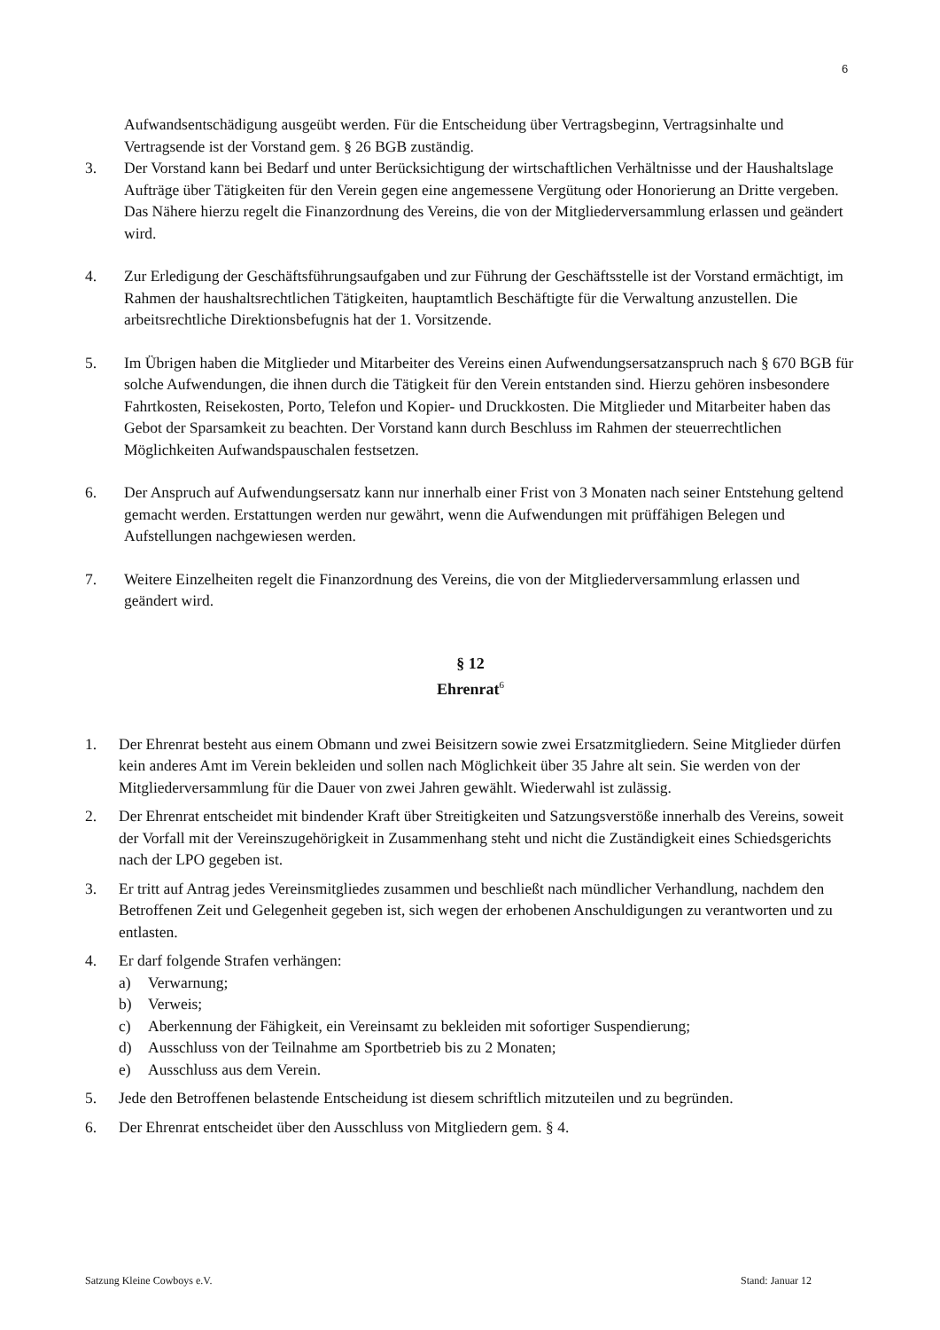6
Aufwandsentschädigung ausgeübt werden. Für die Entscheidung über Vertragsbeginn, Vertragsinhalte und Vertragsende ist der Vorstand gem. § 26 BGB zuständig.
3. Der Vorstand kann bei Bedarf und unter Berücksichtigung der wirtschaftlichen Verhältnisse und der Haushaltslage Aufträge über Tätigkeiten für den Verein gegen eine angemessene Vergütung oder Honorierung an Dritte vergeben. Das Nähere hierzu regelt die Finanzordnung des Vereins, die von der Mitgliederversammlung erlassen und geändert wird.
4. Zur Erledigung der Geschäftsführungsaufgaben und zur Führung der Geschäftsstelle ist der Vorstand ermächtigt, im Rahmen der haushaltsrechtlichen Tätigkeiten, hauptamtlich Beschäftigte für die Verwaltung anzustellen. Die arbeitsrechtliche Direktionsbefugnis hat der 1. Vorsitzende.
5. Im Übrigen haben die Mitglieder und Mitarbeiter des Vereins einen Aufwendungsersatzanspruch nach § 670 BGB für solche Aufwendungen, die ihnen durch die Tätigkeit für den Verein entstanden sind. Hierzu gehören insbesondere Fahrtkosten, Reisekosten, Porto, Telefon und Kopier- und Druckkosten. Die Mitglieder und Mitarbeiter haben das Gebot der Sparsamkeit zu beachten. Der Vorstand kann durch Beschluss im Rahmen der steuerrechtlichen Möglichkeiten Aufwandspauschalen festsetzen.
6. Der Anspruch auf Aufwendungsersatz kann nur innerhalb einer Frist von 3 Monaten nach seiner Entstehung geltend gemacht werden. Erstattungen werden nur gewährt, wenn die Aufwendungen mit prüffähigen Belegen und Aufstellungen nachgewiesen werden.
7. Weitere Einzelheiten regelt die Finanzordnung des Vereins, die von der Mitgliederversammlung erlassen und geändert wird.
§ 12
Ehrenrat<sup>6</sup>
1. Der Ehrenrat besteht aus einem Obmann und zwei Beisitzern sowie zwei Ersatzmitgliedern. Seine Mitglieder dürfen kein anderes Amt im Verein bekleiden und sollen nach Möglichkeit über 35 Jahre alt sein. Sie werden von der Mitgliederversammlung für die Dauer von zwei Jahren gewählt. Wiederwahl ist zulässig.
2. Der Ehrenrat entscheidet mit bindender Kraft über Streitigkeiten und Satzungsverstöße innerhalb des Vereins, soweit der Vorfall mit der Vereinszugehörigkeit in Zusammenhang steht und nicht die Zuständigkeit eines Schiedsgerichts nach der LPO gegeben ist.
3. Er tritt auf Antrag jedes Vereinsmitgliedes zusammen und beschließt nach mündlicher Verhandlung, nachdem den Betroffenen Zeit und Gelegenheit gegeben ist, sich wegen der erhobenen Anschuldigungen zu verantworten und zu entlasten.
4. Er darf folgende Strafen verhängen:
a) Verwarnung;
b) Verweis;
c) Aberkennung der Fähigkeit, ein Vereinsamt zu bekleiden mit sofortiger Suspendierung;
d) Ausschluss von der Teilnahme am Sportbetrieb bis zu 2 Monaten;
e) Ausschluss aus dem Verein.
5. Jede den Betroffenen belastende Entscheidung ist diesem schriftlich mitzuteilen und zu begründen.
6. Der Ehrenrat entscheidet über den Ausschluss von Mitgliedern gem. § 4.
Satzung Kleine Cowboys e.V. Stand: Januar 12